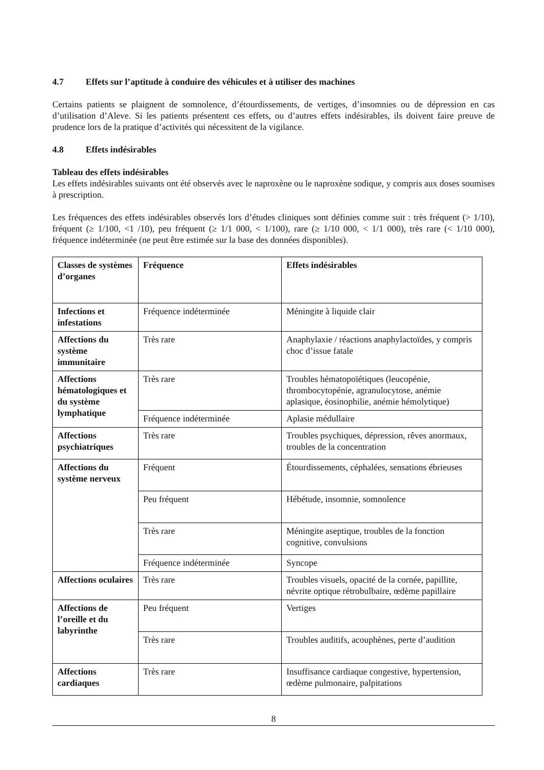4.7 Effets sur l’aptitude à conduire des véhicules et à utiliser des machines
Certains patients se plaignent de somnolence, d’étourdissements, de vertiges, d’insomnies ou de dépression en cas d’utilisation d’Aleve. Si les patients présentent ces effets, ou d’autres effets indésirables, ils doivent faire preuve de prudence lors de la pratique d’activités qui nécessitent de la vigilance.
4.8 Effets indésirables
Tableau des effets indésirables
Les effets indésirables suivants ont été observés avec le naproxène ou le naproxène sodique, y compris aux doses soumises à prescription.
Les fréquences des effets indésirables observés lors d’études cliniques sont définies comme suit : très fréquent (> 1/10), fréquent (≥ 1/100, <1 /10), peu fréquent (≥ 1/1 000, < 1/100), rare (≥ 1/10 000, < 1/1 000), très rare (< 1/10 000), fréquence indéterminée (ne peut être estimée sur la base des données disponibles).
| Classes de systèmes d’organes | Fréquence | Effets indésirables |
| Infections et infestations | Fréquence indéterminée | Méningite à liquide clair |
| Affections du système immunitaire | Très rare | Anaphylaxie / réactions anaphylactoïdes, y compris choc d’issue fatale |
| Affections hématologiques et du système lymphatique | Très rare | Troubles hématopoïétiques (leucopénie, thrombocytopénie, agranulocytose, anémie aplasique, éosinophilie, anémie hémolytique) |
| | Fréquence indéterminée | Aplasie médullaire |
| Affections psychiatriques | Très rare | Troubles psychiques, dépression, rêves anormaux, troubles de la concentration |
| Affections du système nerveux | Fréquent | Étourdissements, céphalées, sensations ébrieuses |
| | Peu fréquent | Hébétude, insomnie, somnolence |
| | Très rare | Méningite aseptique, troubles de la fonction cognitive, convulsions |
| | Fréquence indéterminée | Syncope |
| Affections oculaires | Très rare | Troubles visuels, opacité de la cornée, papillite, névrite optique rétrobulbaire, œdème papillaire |
| Affections de l’oreille et du labyrinthe | Peu fréquent | Vertiges |
| | Très rare | Troubles auditifs, acouphènes, perte d’audition |
| Affections cardiaques | Très rare | Insuffisance cardiaque congestive, hypertension, œdème pulmonaire, palpitations |
8